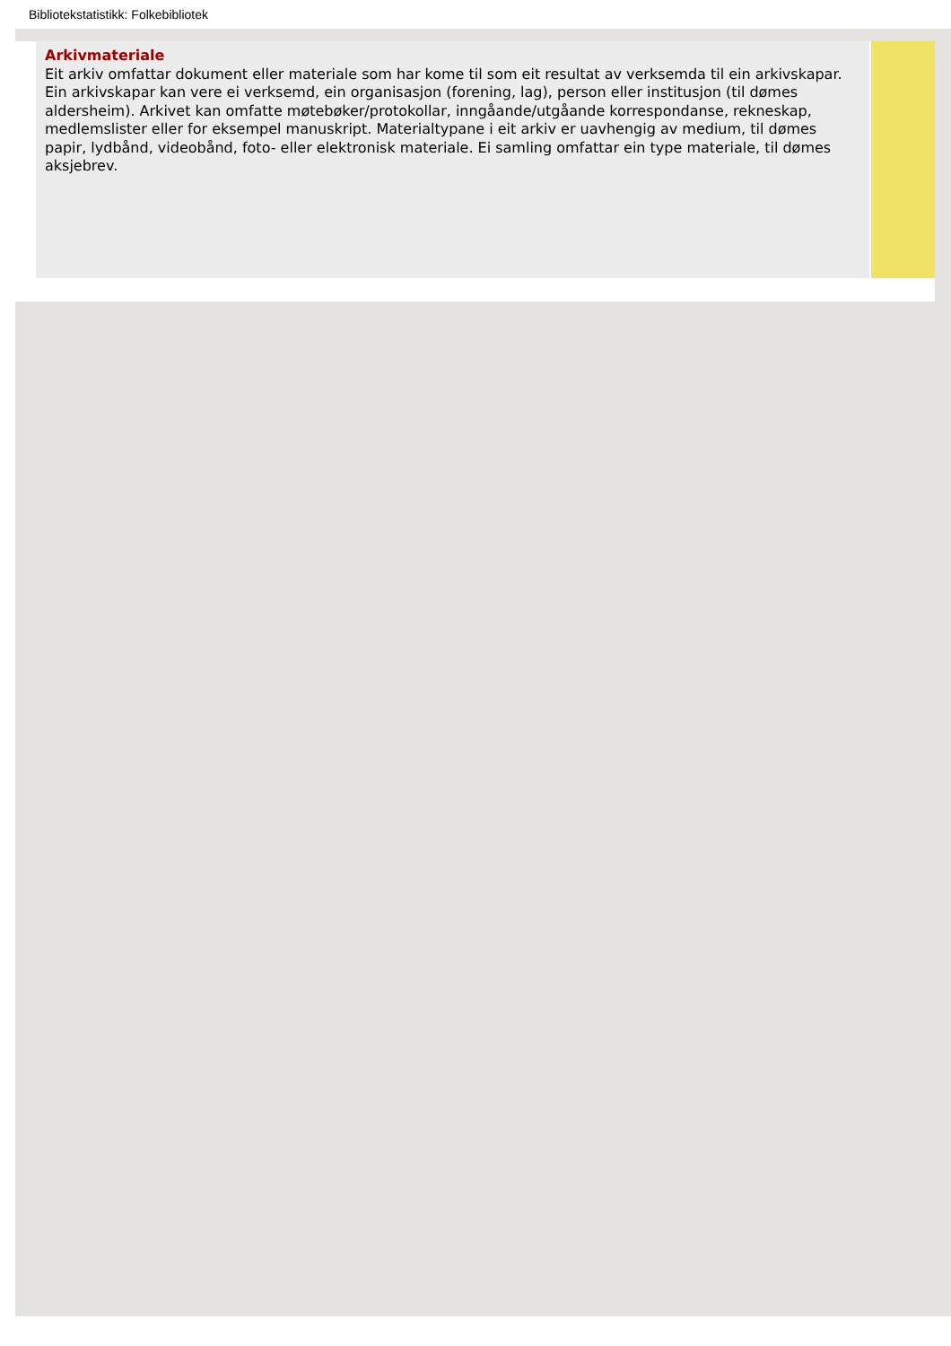Bibliotekstatistikk: Folkebibliotek
Arkivmateriale
Eit arkiv omfattar dokument eller materiale som har kome til som eit resultat av verksemda til ein arkivskapar. Ein arkivskapar kan vere ei verksemd, ein organisasjon (forening, lag), person eller institusjon (til dømes aldersheim). Arkivet kan omfatte møtebøker/protokollar, inngåande/utgåande korrespondanse, rekneskap, medlemslister eller for eksempel manuskript. Materialtypane i eit arkiv er uavhengig av medium, til dømes papir, lydbånd, videobånd, foto- eller elektronisk materiale. Ei samling omfattar ein type materiale, til dømes aksjebrev.